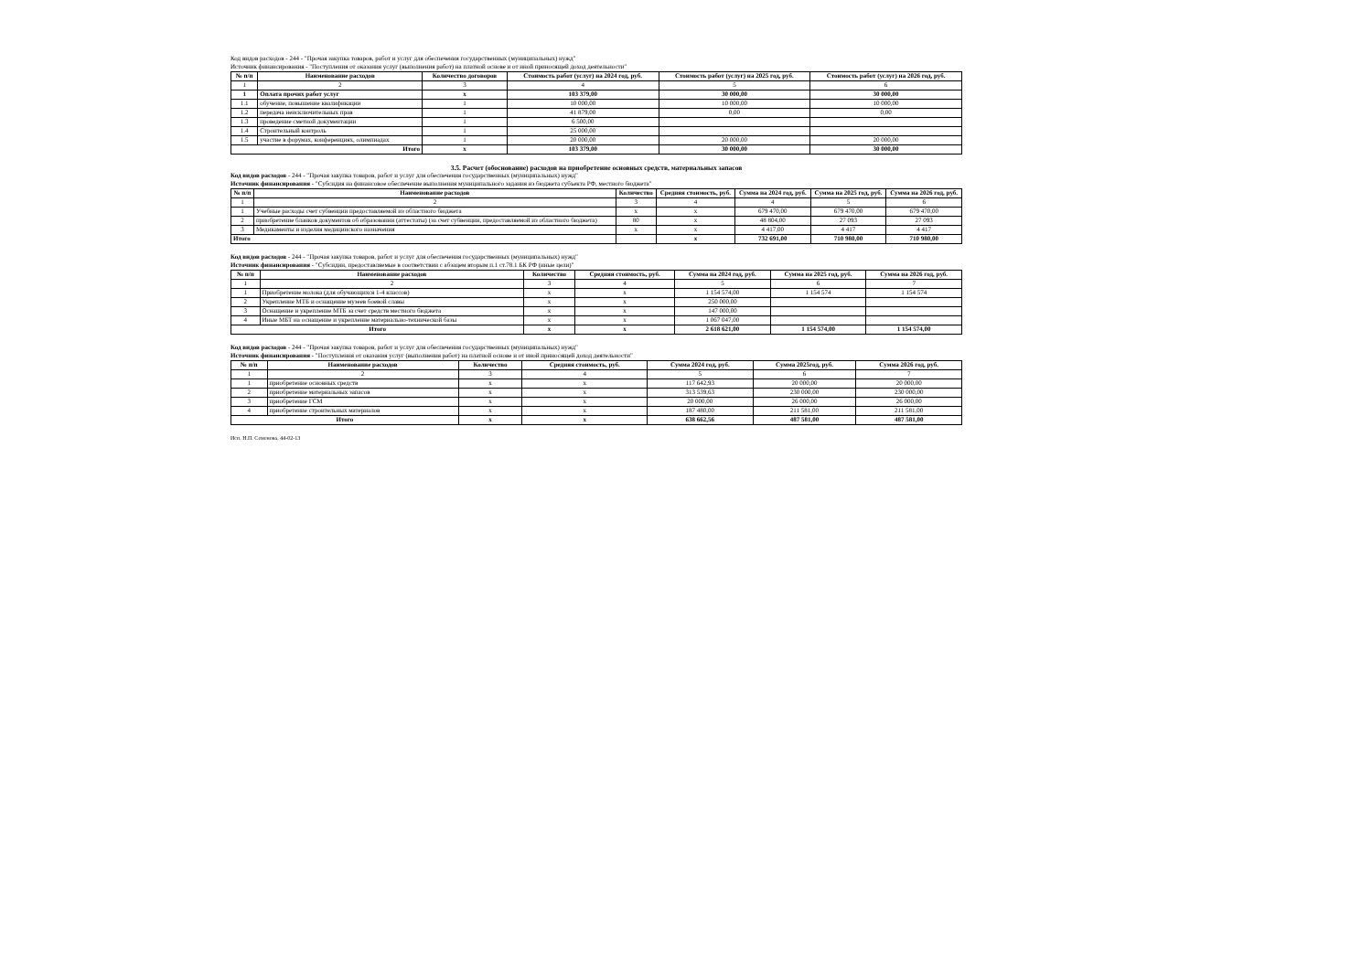Код видов расходов - 244 - "Прочая закупка товаров, работ и услуг для обеспечения государственных (муниципальных) нужд"
Источник финансирования - "Поступления от оказания услуг (выполнения работ) на платной основе и от иной приносящей доход деятельности"
| № п/п | Наименование расходов | Количество договоров | Стоимость работ (услуг) на 2024 год, руб. | Стоимость работ (услуг) на 2025 год, руб. | Стоимость работ (услуг) на 2026 год, руб. |
| --- | --- | --- | --- | --- | --- |
| 1 | 2 | 3 | 4 | 5 | 6 |
| 1 | Оплата прочих работ услуг | x | 103 379,00 | 30 000,00 | 30 000,00 |
| 1.1 | обучение, повышение квалификации | 1 | 10 000,00 | 10 000,00 | 10 000,00 |
| 1.2 | передача неисключительных прав | 1 | 41 879,00 | 0,00 | 0,00 |
| 1.3 | проведение сметной документации | 1 | 6 500,00 | | |
| 1.4 | Строительный контроль | 1 | 25 000,00 | | |
| 1.5 | участие в форумах, конференциях, олимпиадах | 1 | 20 000,00 | 20 000,00 | 20 000,00 |
| Итого | | x | 103 379,00 | 30 000,00 | 30 000,00 |
3.5. Расчет (обоснование) расходов на приобретение основных средств, материальных запасов
Код видов расходов - 244 - "Прочая закупка товаров, работ и услуг для обеспечения государственных (муниципальных) нужд"
Источник финансирования - "Субсидия на финансовое обеспечение выполнения муниципального задания из бюджета субъекта РФ, местного бюджета"
| № п/п | Наименование расходов | Количество | Средняя стоимость, руб. | Сумма на 2024 год, руб. | Сумма на 2025 год, руб. | Сумма на 2026 год, руб. |
| --- | --- | --- | --- | --- | --- | --- |
| 1 | 2 | 3 | 4 | 4 | 5 | 6 |
| 1 | Учебные расходы счет субвенции предоставляемой из областного бюджета | x | x | 679 470,00 | 679 470,00 | 679 470,00 |
| 2 | приобретение бланков документов об образовании (аттестаты) (за счет субвенции, предоставляемой из областного бюджета) | 80 | x | 48 804,00 | 27 093 | 27 093 |
| 3 | Медикаменты и изделия медицинского назначения | x | x | 4 417,00 | 4 417 | 4 417 |
| Итого | | | x | 732 691,00 | 710 980,00 | 710 980,00 |
Код видов расходов - 244 - "Прочая закупка товаров, работ и услуг для обеспечения государственных (муниципальных) нужд"
Источник финансирования - "Субсидии, предоставляемые в соответствии с абзацем вторым п.1 ст.78.1 БК РФ (иные цели)"
| № п/п | Наименование расходов | Количество | Средняя стоимость, руб. | Сумма на 2024 год, руб. | Сумма на 2025 год, руб. | Сумма на 2026 год, руб. |
| --- | --- | --- | --- | --- | --- | --- |
| 1 | 2 | 3 | 4 | 5 | 6 | 7 |
| 1 | Приобретение молока (для обучающихся 1-4 классов) | x | x | 1 154 574,00 | 1 154 574 | 1 154 574 |
| 2 | Укрепление МТБ и оснащение музеев боевой славы | x | x | 250 000,00 | | |
| 3 | Оснащение и укрепление МТБ за счет средств местного бюджета | x | x | 147 000,00 | | |
| 4 | Иные МБТ на оснащение и укрепление материально-технической базы | x | x | 1 067 047,00 | | |
| Итого | | x | x | 2 618 621,00 | 1 154 574,00 | 1 154 574,00 |
Код видов расходов - 244 - "Прочая закупка товаров, работ и услуг для обеспечения государственных (муниципальных) нужд"
Источник финансирования - "Поступления от оказания услуг (выполнения работ) на платной основе и от иной приносящей доход деятельности"
| № п/п | Наименование расходов | Количество | Средняя стоимость, руб. | Сумма 2024 год, руб. | Сумма 2025год, руб. | Сумма 2026 год, руб. |
| --- | --- | --- | --- | --- | --- | --- |
| 1 | 2 | 3 | 4 | 5 | 6 | 7 |
| 1 | приобретение основных средств | x | x | 117 642,93 | 20 000,00 | 20 000,00 |
| 2 | приобретение материальных запасов | x | x | 313 539,63 | 230 000,00 | 230 000,00 |
| 3 | приобретение ГСМ | x | x | 20 000,00 | 26 000,00 | 26 000,00 |
| 4 | приобретение строительных материалов | x | x | 187 480,00 | 211 581,00 | 211 581,00 |
| Итого | | x | x | 638 662,56 | 487 581,00 | 487 581,00 |
Исп. Н.П. Семенова, 44-02-13